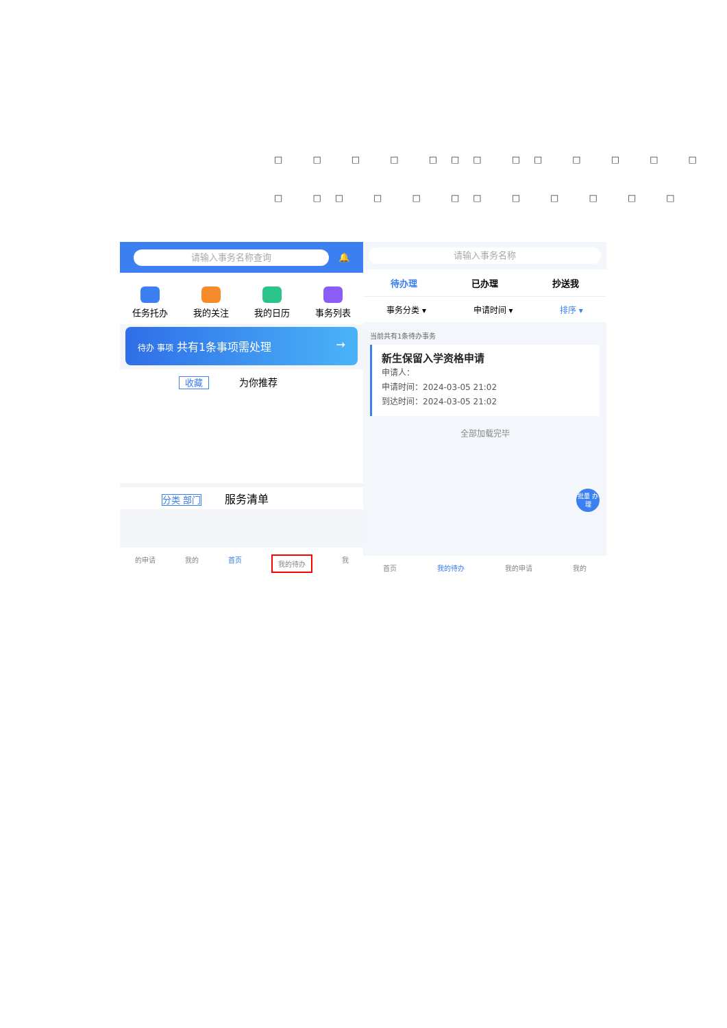□ □ □ □ □□□ □□ □ □ □ □
□ □□ □ □ □□ □ □ □ □ □
请输入事务名称查询
🔔
任务托办 我的关注 我的日历 事务列表
待办 事项 共有1条事项需处理 →
收藏 为你推荐
分类 部门 服务清单
的申请 我的 首页 我的待办 我
请输入事务名称
待办理 已办理 抄送我
事务分类 ▾ 申请时间 ▾ 排序 ▾
当前共有1条待办事务
新生保留入学资格申请
申请人：
申请时间：2024-03-05 21:02
到达时间：2024-03-05 21:02
全部加载完毕
批量 办理
首页 我的待办 我的申请 我的